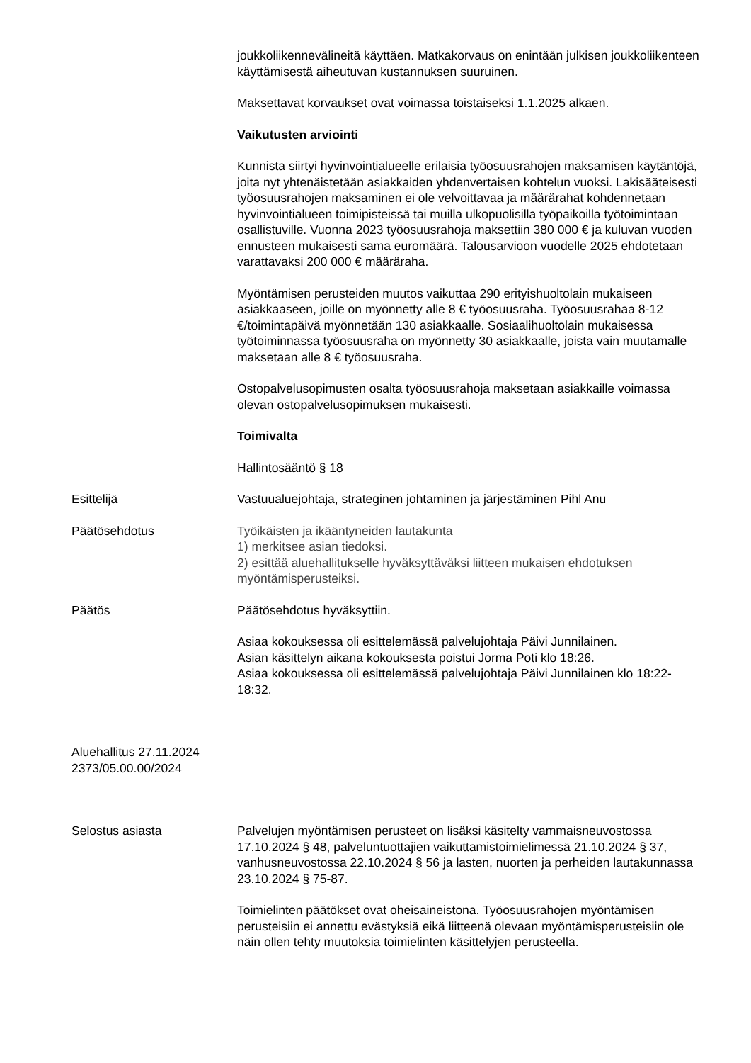joukkoliikennevälineitä käyttäen. Matkakorvaus on enintään julkisen joukkoliikenteen käyttämisestä aiheutuvan kustannuksen suuruinen.
Maksettavat korvaukset ovat voimassa toistaiseksi 1.1.2025 alkaen.
Vaikutusten arviointi
Kunnista siirtyi hyvinvointialueelle erilaisia työosuusrahojen maksamisen käytäntöjä, joita nyt yhtenäistetään asiakkaiden yhdenvertaisen kohtelun vuoksi. Lakisääteisesti työosuusrahojen maksaminen ei ole velvoittavaa ja määrärahat kohdennetaan hyvinvointialueen toimipisteissä tai muilla ulkopuolisilla työpaikoilla työtoimintaan osallistuville. Vuonna 2023 työosuusrahoja maksettiin 380 000 € ja kuluvan vuoden ennusteen mukaisesti sama euromäärä. Talousarvioon vuodelle 2025 ehdotetaan varattavaksi 200 000 € määräraha.
Myöntämisen perusteiden muutos vaikuttaa 290 erityishuoltolain mukaiseen asiakkaaseen, joille on myönnetty alle 8 € työosuusraha. Työosuusrahaa 8-12 €/toimintapäivä myönnetään 130 asiakkaalle. Sosiaalihuoltolain mukaisessa työtoiminnassa työosuusraha on myönnetty 30 asiakkaalle, joista vain muutamalle maksetaan alle 8 € työosuusraha.
Ostopalvelusopimusten osalta työosuusrahoja maksetaan asiakkaille voimassa olevan ostopalvelusopimuksen mukaisesti.
Toimivalta
Hallintosääntö § 18
Esittelijä Vastuualuejohtaja, strateginen johtaminen ja järjestäminen Pihl Anu
Päätösehdotus Työikäisten ja ikääntyneiden lautakunta
1) merkitsee asian tiedoksi.
2) esittää aluehallitukselle hyväksyttäväksi liitteen mukaisen ehdotuksen myöntämisperusteiksi.
Päätös Päätösehdotus hyväksyttiin.
Asiaa kokouksessa oli esittelemässä palvelujohtaja Päivi Junnilainen.
Asian käsittelyn aikana kokouksesta poistui Jorma Poti klo 18:26.
Asiaa kokouksessa oli esittelemässä palvelujohtaja Päivi Junnilainen klo 18:22-18:32.
Aluehallitus 27.11.2024
2373/05.00.00/2024
Selostus asiasta Palvelujen myöntämisen perusteet on lisäksi käsitelty vammaisneuvostossa 17.10.2024 § 48, palveluntuottajien vaikuttamistoimielimessä 21.10.2024 § 37, vanhusneuvostossa 22.10.2024 § 56 ja lasten, nuorten ja perheiden lautakunnassa 23.10.2024 § 75-87.
Toimielinten päätökset ovat oheisaineistona. Työosuusrahojen myöntämisen perusteisiin ei annettu evästyksiä eikä liitteenä olevaan myöntämisperusteisiin ole näin ollen tehty muutoksia toimielinten käsittelyjen perusteella.